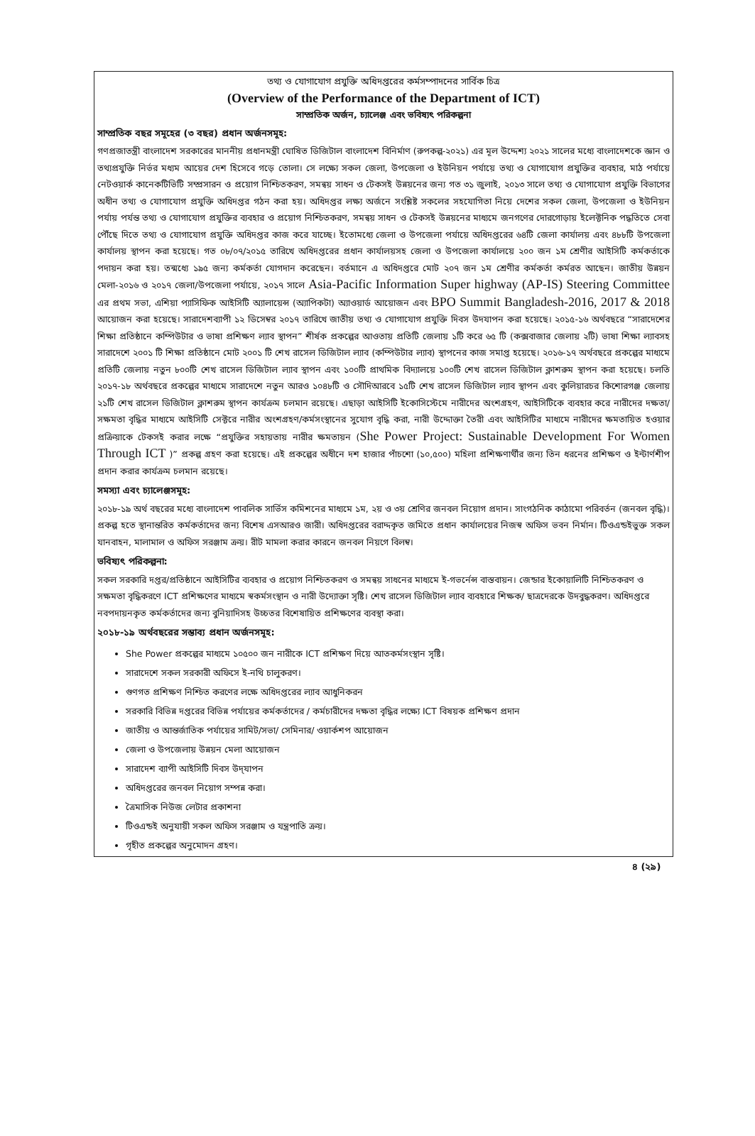তথ্য ও যোগাযোগ প্রযুক্তি অধিদপ্তরের কর্মসম্পাদনের সার্বিক চিত্র
(Overview of the Performance of the Department of ICT)
সাম্প্রতিক অর্জন, চ্যালেঞ্জ এবং ভবিষ্যৎ পরিকল্পনা
সাম্প্রতিক বছর সমূহের (৩ বছর) প্রধান অর্জনসমূহ:
গণপ্রজাতন্ত্রী বাংলাদেশ সরকারের মাননীয় প্রধানমন্ত্রী ঘোষিত ডিজিটাল বাংলাদেশ বিনির্মাণ (রুপকল্প-২০২১) এর মূল উদ্দেশ্য ২০২১ সালের মধ্যে বাংলাদেশকে জ্ঞান ও তথ্যপ্রযুক্তি নির্ভর মধ্যম আয়ের দেশ হিসেবে গড়ে তোলা। সে লক্ষ্যে সকল জেলা, উপজেলা ও ইউনিয়ন পর্যায়ে তথ্য ও যোগাযোগ প্রযুক্তির ব্যবহার, মাঠ পর্যায়ে নেটওয়ার্ক কানেকটিভিটি সম্প্রসারন ও প্রয়োগ নিশ্চিতকরণ, সমন্বয় সাধন ও টেকসই উন্নয়নের জন্য গত ৩১ জুলাই, ২০১৩ সালে তথ্য ও যোগাযোগ প্রযুক্তি বিভাগের অধীন তথ্য ও যোগাযোগ প্রযুক্তি অধিদপ্তর গঠন করা হয়। অধিদপ্তর লক্ষ্য অর্জনে সংশ্লিষ্ট সকলের সহযোগিতা নিয়ে দেশের সকল জেলা, উপজেলা ও ইউনিয়ন পর্যায় পর্যন্ত তথ্য ও যোগাযোগ প্রযুক্তির ব্যবহার ও প্রয়োগ নিশ্চিতকরণ, সমন্বয় সাধন ও টেকসই উন্নয়নের মাধ্যমে জনগণের দোরগোড়ায় ইলেক্টনিক পদ্ধতিতে সেবা পৌঁছে দিতে তথ্য ও যোগাযোগ প্রযুক্তি অধিদপ্তর কাজ করে যাচ্ছে। ইতোমধ্যে জেলা ও উপজেলা পর্যায়ে অধিদপ্তরের ৬৪টি জেলা কার্যালয় এবং ৪৮৮টি উপজেলা কার্যালয় স্থাপন করা হয়েছে। গত ০৮/০৭/২০১৫ তারিখে অধিদপ্তরের প্রধান কার্যালয়সহ জেলা ও উপজেলা কার্যালয়ে ২০০ জন ১ম শ্রেণীর আইসিটি কর্মকর্তাকে পদায়ন করা হয়। তন্মধ্যে ১৯৫ জন্য কর্মকর্তা যোগদান করেছেন। বর্তমানে এ অধিদপ্তরে মোট ২০৭ জন ১ম শ্রেণীর কর্মকর্তা কর্মরত আছেন। জাতীয় উন্নয়ন মেলা-২০১৬ ও ২০১৭ জেলা/উপজেলা পর্যায়ে, ২০১৭ সালে Asia-Pacific Information Super highway (AP-IS) Steering Committee এর প্রথম সভা, এশিয়া প্যাসিফিক আইসিটি অ্যালায়েন্স (অ্যাপিকটা) অ্যাওয়ার্ড আয়োজন এবং BPO Summit Bangladesh-2016, 2017 & 2018 আয়োজন করা হয়েছে। সারাদেশব্যাপী ১২ ডিসেম্বর ২০১৭ তারিখে জাতীয় তথ্য ও যোগাযোগ প্রযুক্তি দিবস উদযাপন করা হয়েছে। ২০১৫-১৬ অর্থবছরে “সারাদেশের শিক্ষা প্রতিষ্ঠানে কম্পিউটার ও ভাষা প্রশিক্ষণ ল্যাব স্থাপন” শীর্ষক প্রকল্পের আওতায় প্রতিটি জেলায় ১টি করে ৬৫ টি (কক্সবাজার জেলায় ২টি) ভাষা শিক্ষা ল্যাবসহ সারাদেশে ২০০১ টি শিক্ষা প্রতিষ্ঠানে মোট ২০০১ টি শেখ রাসেল ডিজিটাল ল্যাব (কম্পিউটার ল্যাব) স্থাপনের কাজ সমাপ্ত হয়েছে। ২০১৬-১৭ অর্থবছরে প্রকল্পের মাধ্যমে প্রতিটি জেলায় নতুন ৮০০টি শেখ রাসেল ডিজিটাল ল্যাব স্থাপন এবং ১০০টি প্রাথমিক বিদ্যালয়ে ১০০টি শেখ রাসেল ডিজিটাল ক্লাশরুম স্থাপন করা হয়েছে। চলতি ২০১৭-১৮ অর্থবছরে প্রকল্পের মাধ্যমে সারাদেশে নতুন আরও ১০৪৮টি ও সৌদিআরবে ১৫টি শেখ রাসেল ডিজিটাল ল্যাব স্থাপন এবং কুলিয়ারচর কিশোরগঞ্জ জেলায় ২১টি শেখ রাসেল ডিজিটাল ক্লাশরুম স্থাপন কার্যক্রম চলমান রয়েছে। এছাড়া আইসিটি ইকোসিস্টেমে নারীদের অংশগ্রহণ, আইসিটিকে ব্যবহার করে নারীদের দক্ষতা/সক্ষমতা বৃদ্ধির মাধ্যমে আইসিটি সেক্টরে নারীর অংশগ্রহণ/কর্মসংস্থানের সুযোগ বৃদ্ধি করা, নারী উদ্দোক্তা তৈরী এবং আইসিটির মাধ্যমে নারীদের ক্ষমতায়িত হওয়ার প্রক্রিয়াকে টেকসই করার লক্ষে “প্রযুক্তির সহায়তায় নারীর ক্ষমতায়ন (She Power Project: Sustainable Development For Women Through ICT )” প্রকল্প গ্রহণ করা হয়েছে। এই প্রকল্পের অধীনে দশ হাজার পাঁচশো (১০,৫০০) মহিলা প্রশিক্ষণার্থীর জন্য তিন ধরনের প্রশিক্ষণ ও ইন্টার্ণশীপ প্রদান করার কার্যক্রম চলমান রয়েছে।
সমস্যা এবং চ্যালেঞ্জসমূহ:
২০১৮-১৯ অর্থ বছরের মধ্যে বাংলাদেশ পাবলিক সার্ভিস কমিশনের মাধ্যমে ১ম, ২য় ও ৩য় শ্রেণির জনবল নিয়োগ প্রদান। সাংগঠনিক কাঠামো পরিবর্তন (জনবল বৃদ্ধি)। প্রকল্প হতে স্থানান্তরিত কর্মকর্তাদের জন্য বিশেষ এসআরও জারী। অধিদপ্তরের বরাদ্দকৃত জমিতে প্রধান কার্যালয়ের নিজস্ব অফিস ভবন নির্মান। টিওএন্ডইভুক্ত সকল যানবাহন, মালামাল ও অফিস সরঞ্জাম ক্রয়। রীট মামলা করার কারনে জনবল নিয়গে বিলম্ব।
ভবিষ্যৎ পরিকল্পনা:
সকল সরকারি দপ্তর/প্রতিষ্ঠানে আইসিটির ব্যবহার ও প্রয়োগ নিশ্চিতকরণ ও সমন্বয় সাধনের মাধ্যমে ই-গভর্নেন্স বাস্তবায়ন। জেন্ডার ইকোয়ালিটি নিশ্চিতকরণ ও সক্ষমতা বৃদ্ধিকরণে ICT প্রশিক্ষণের মাধ্যমে স্বকর্মসংস্থান ও নারী উদ্যোক্তা সৃষ্টি। শেখ রাসেল ডিজিটাল ল্যাব ব্যবহারে শিক্ষক/ ছাত্রদেরকে উদবুদ্ধকরণ। অধিদপ্তরে নবপদায়নকৃত কর্মকর্তাদের জন্য বুনিয়াদিসহ উচ্চতর বিশেষায়িত প্রশিক্ষণের ব্যবস্থা করা।
২০১৮-১৯ অর্থবছরের সম্ভাব্য প্রধান অর্জনসমূহ:
She Power প্রকল্পের মাধ্যমে ১০৫০০ জন নারীকে ICT প্রশিক্ষণ দিয়ে আতকর্মসংস্থান সৃষ্টি।
সারাদেশে সকল সরকারী অফিসে ই-নথি চালুকরণ।
গুণগত প্রশিক্ষণ নিশ্চিত করণের লক্ষে অধিদপ্তরের ল্যাব আধুনিকরন
সরকারি বিভিন্ন দপ্তরের বিভিন্ন পর্যায়ের কর্মকর্তাদের / কর্মচারীদের দক্ষতা বৃদ্ধির লক্ষ্যে ICT বিষয়ক প্রশিক্ষণ প্রদান
জাতীয় ও আন্তর্জাতিক পর্যায়ের সামিট/সভা/ সেমিনার/ ওয়ার্কশপ আয়োজন
জেলা ও উপজেলায় উন্নয়ন মেলা আয়োজন
সারাদেশ ব্যাপী আইসিটি দিবস উদ্‌যাপন
অধিদপ্তরের জনবল নিয়োগ সম্পন্ন করা।
ত্রৈমাসিক নিউজ লেটার প্রকাশনা
টিওএন্ডই অনুযায়ী সকল অফিস সরঞ্জাম ও যন্ত্রপাতি ক্রয়।
গৃহীত প্রকল্পের অনুমোদন গ্রহণ।
৪ (২৯)